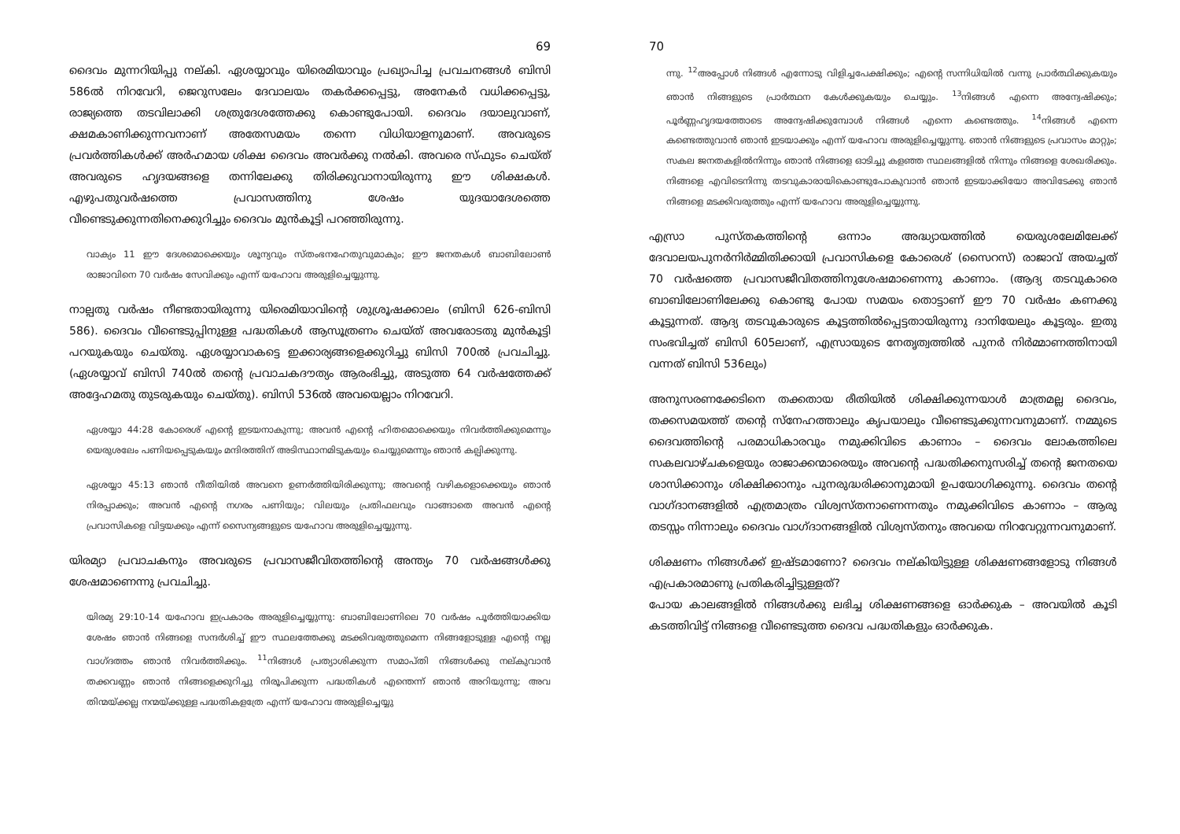69
ദൈവം മുന്നറിയിപ്പു നല്കി. ഏശയ്യാവും യിരെമിയാവും പ്രഖ്യാപിച്ച പ്രവചനങ്ങൾ ബിസി 586ൽ നിറവേറി, ജെറുസലേം ദേവാലയം തകർക്കപ്പെട്ടു, അനേകർ വധിക്കപ്പെട്ടു, രാജ്യത്തെ തടവിലാക്കി ശത്രുദേശത്തേക്കു കൊണ്ടുപോയി. ദൈവം ദയാലുവാണ്, ക്ഷമകാണിക്കുന്നവനാണ് അതേസമയം തന്നെ വിധിയാളനുമാണ്. അവരുടെ പ്രവർത്തികൾക്ക് അർഹമായ ശിക്ഷ ദൈവം അവർക്കു നൽകി. അവരെ സ്ഫുടം ചെയ്ത് അവരുടെ ഹൃദയങ്ങളെ തന്നിലേക്കു തിരിക്കുവാനായിരുന്നു ഈ ശിക്ഷകൾ. എഴുപതുവർഷത്തെ പ്രവാസത്തിനു ശേഷം യുദയാദേശത്തെ വീണ്ടെടുക്കുന്നതിനെക്കുറിച്ചും ദൈവം മുൻകൂട്ടി പറഞ്ഞിരുന്നു.
വാക്യം 11 ഈ ദേശമൊക്കെയും ശൂന്യവും സ്തംഭനഹേതുവുമാകും; ഈ ജനതകൾ ബാബിലോൺ രാജാവിനെ 70 വർഷം സേവിക്കും എന്ന് യഹോവ അരുളിച്ചെയ്യുന്നു.
നാല്പതു വർഷം നീണ്ടതായിരുന്നു യിരെമിയാവിന്റെ ശുശ്രൂഷക്കാലം (ബിസി 626-ബിസി 586). ദൈവം വീണ്ടെടുപ്പിനുള്ള പദ്ധതികൾ ആസൂത്രണം ചെയ്ത് അവരോടതു മുൻകൂട്ടി പറയുകയും ചെയ്തു. ഏശയ്യാവാകട്ടെ ഇക്കാര്യങ്ങളെക്കുറിച്ചു ബിസി 700ൽ പ്രവചിച്ചു. (ഏശയ്യാവ് ബിസി 740ൽ തന്റെ പ്രവാചകദൗത്യം ആരംഭിച്ചു, അടുത്ത 64 വർഷത്തേക്ക് അദ്ദേഹമതു തുടരുകയും ചെയ്തു). ബിസി 536ൽ അവയെല്ലാം നിറവേറി.
ഏശയ്യാ 44:28 കോരെശ് എന്റെ ഇടയനാകുന്നു; അവൻ എന്റെ ഹിതമൊക്കെയും നിവർത്തിക്കുമെന്നും യെരുശലേം പണിയപ്പെടുകയും മന്ദിരത്തിന് അടിസ്ഥാനമിടുകയും ചെയ്യുമെന്നും ഞാൻ കല്പിക്കുന്നു.
ഏശയ്യാ 45:13 ഞാൻ നീതിയിൽ അവനെ ഉണർത്തിയിരിക്കുന്നു; അവന്റെ വഴികളൊക്കെയും ഞാൻ നിരപ്പാക്കും; അവൻ എന്റെ നഗരം പണിയും; വിലയും പ്രതിഫലവും വാങ്ങാതെ അവൻ എന്റെ പ്രവാസികളെ വിട്ടയക്കും എന്ന് സൈന്യങ്ങളുടെ യഹോവ അരുളിച്ചെയ്യുന്നു.
യിരമ്യാ പ്രവാചകനും അവരുടെ പ്രവാസജീവിതത്തിന്റെ അന്ത്യം 70 വർഷങ്ങൾക്കു ശേഷമാണെന്നു പ്രവചിച്ചു.
യിരമ്യ 29:10-14 യഹോവ ഇപ്രകാരം അരുളിച്ചെയ്യുന്നു: ബാബിലോണിലെ 70 വർഷം പൂർത്തിയാക്കിയ ശേഷം ഞാൻ നിങ്ങളെ സന്ദർശിച്ച് ഈ സ്ഥലത്തേക്കു മടക്കിവരുത്തുമെന്ന നിങ്ങളോടുള്ള എന്റെ നല്ല വാഗ്ദത്തം ഞാൻ നിവർത്തിക്കും. <sup>11</sup>നിങ്ങൾ പ്രത്യാശിക്കുന്ന സമാപ്തി നിങ്ങൾക്കു നല്കുവാൻ തക്കവണ്ണം ഞാൻ നിങ്ങളെക്കുറിച്ചു നിരൂപിക്കുന്ന പദ്ധതികൾ എന്തെന്ന് ഞാൻ അറിയുന്നു; അവ തിന്മയ്ക്കല്ല നന്മയ്ക്കുള്ള പദ്ധതികളത്രേ എന്ന് യഹോവ അരുളിച്ചെയ്യു
70
ന്നു. <sup>12</sup>അപ്പോൾ നിങ്ങൾ എന്നോടു വിളിച്ചപേക്ഷിക്കും; എന്റെ സന്നിധിയിൽ വന്നു പ്രാർത്ഥിക്കുകയും ഞാൻ നിങ്ങളുടെ പ്രാർത്ഥന കേൾക്കുകയും ചെയ്യും. <sup>13</sup>നിങ്ങൾ എന്നെ അന്വേഷിക്കും; പൂർണ്ണഹൃദയത്തോടെ അന്വേഷിക്കുമ്പോൾ നിങ്ങൾ എന്നെ കണ്ടെത്തും. <sup>14</sup>നിങ്ങൾ എന്നെ കണ്ടെത്തുവാൻ ഞാൻ ഇടയാക്കും എന്ന് യഹോവ അരുളിച്ചെയ്യുന്നു. ഞാൻ നിങ്ങളുടെ പ്രവാസം മാറ്റും; സകല ജനതകളിൽനിന്നും ഞാൻ നിങ്ങളെ ഓടിച്ചു കളഞ്ഞ സ്ഥലങ്ങളിൽ നിന്നും നിങ്ങളെ ശേഖരിക്കും. നിങ്ങളെ എവിടെനിന്നു തടവുകാരായികൊണ്ടുപോകുവാൻ ഞാൻ ഇടയാക്കിയോ അവിടേക്കു ഞാൻ നിങ്ങളെ മടക്കിവരുത്തും എന്ന് യഹോവ അരുളിച്ചെയ്യുന്നു.
എസ്രാ പുസ്തകത്തിന്റെ ഒന്നാം അദ്ധ്യായത്തിൽ യെരുശലേമിലേക്ക് ദേവാലയപുനർനിർമ്മിതിക്കായി പ്രവാസികളെ കോരെശ് (സൈറസ്) രാജാവ് അയച്ചത് 70 വർഷത്തെ പ്രവാസജീവിതത്തിനുശേഷമാണെന്നു കാണാം. (ആദ്യ തടവുകാരെ ബാബിലോണിലേക്കു കൊണ്ടു പോയ സമയം തൊട്ടാണ് ഈ 70 വർഷം കണക്കു കൂട്ടുന്നത്. ആദ്യ തടവുകാരുടെ കൂട്ടത്തിൽപ്പെട്ടതായിരുന്നു ദാനിയേലും കൂട്ടരും. ഇതു സംഭവിച്ചത് ബിസി 605ലാണ്, എസ്രായുടെ നേതൃത്വത്തിൽ പുനർ നിർമ്മാണത്തിനായി വന്നത് ബിസി 536ലും)
അനുസരണക്കേടിനെ തക്കതായ രീതിയിൽ ശിക്ഷിക്കുന്നയാൾ മാത്രമല്ല ദൈവം, തക്കസമയത്ത് തന്റെ സ്നേഹത്താലും കൃപയാലും വീണ്ടെടുക്കുന്നവനുമാണ്. നമ്മുടെ ദൈവത്തിന്റെ പരമാധികാരവും നമുക്കിവിടെ കാണാം – ദൈവം ലോകത്തിലെ സകലവാഴ്ചകളെയും രാജാക്കന്മാരെയും അവന്റെ പദ്ധതിക്കനുസരിച്ച് തന്റെ ജനതയെ ശാസിക്കാനും ശിക്ഷിക്കാനും പുനരുദ്ധരിക്കാനുമായി ഉപയോഗിക്കുന്നു. ദൈവം തന്റെ വാഗ്ദാനങ്ങളിൽ എത്രമാത്രം വിശ്വസ്തനാണെന്നതും നമുക്കിവിടെ കാണാം – ആരു തടസ്സം നിന്നാലും ദൈവം വാഗ്ദാനങ്ങളിൽ വിശ്വസ്തനും അവയെ നിറവേറ്റുന്നവനുമാണ്.
ശിക്ഷണം നിങ്ങൾക്ക് ഇഷ്ടമാണോ? ദൈവം നല്കിയിട്ടുള്ള ശിക്ഷണങ്ങളോടു നിങ്ങൾ എപ്രകാരമാണു പ്രതികരിച്ചിട്ടുള്ളത്?
പോയ കാലങ്ങളിൽ നിങ്ങൾക്കു ലഭിച്ച ശിക്ഷണങ്ങളെ ഓർക്കുക – അവയിൽ കൂടി കടത്തിവിട്ട് നിങ്ങളെ വീണ്ടെടുത്ത ദൈവ പദ്ധതികളും ഓർക്കുക.